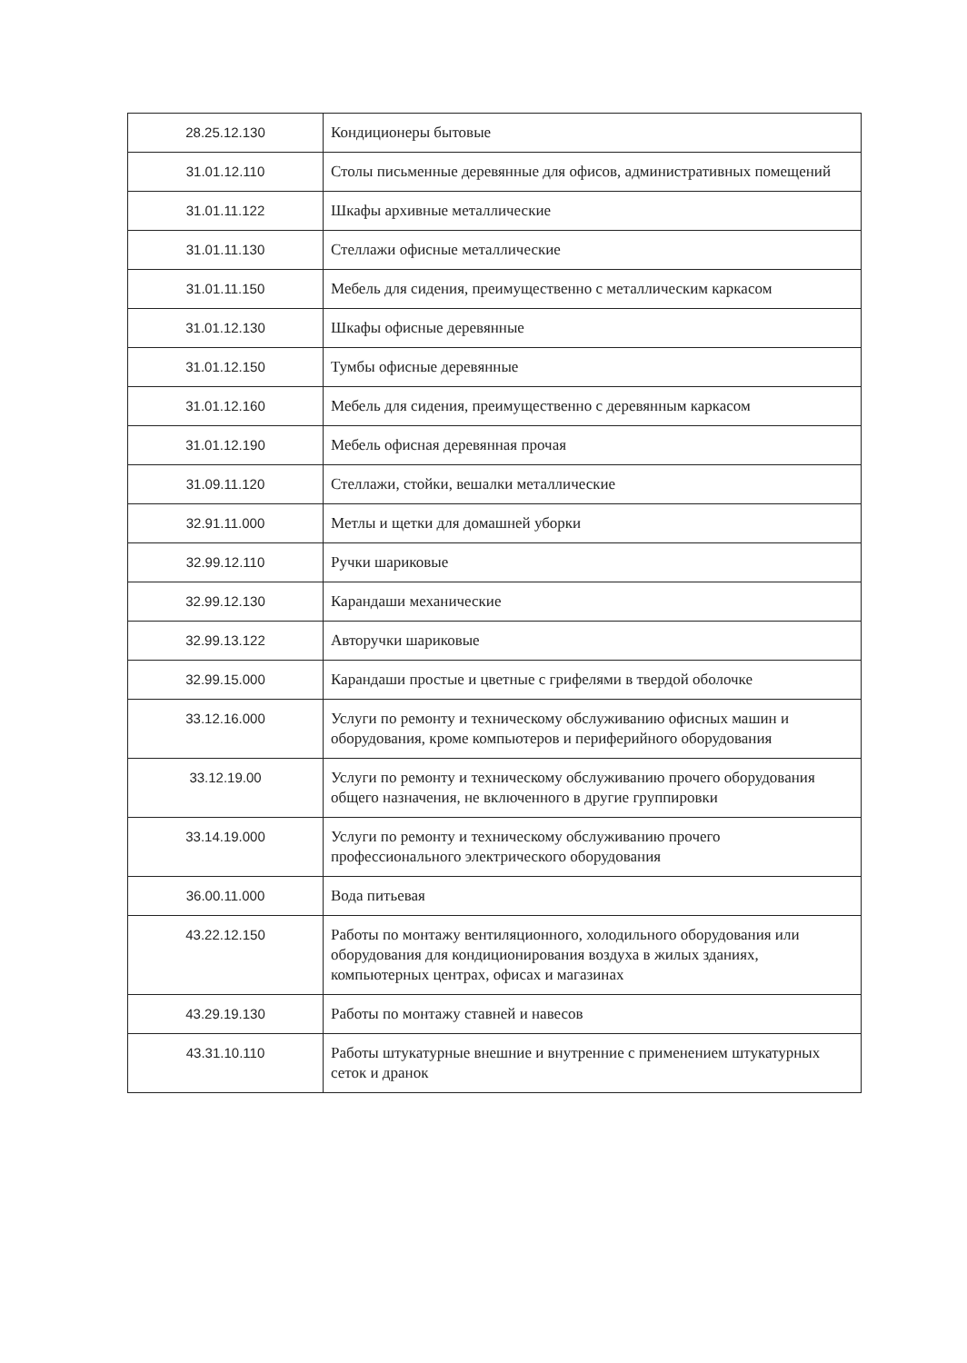| 28.25.12.130 | Кондиционеры бытовые |
| 31.01.12.110 | Столы письменные деревянные для офисов, административных помещений |
| 31.01.11.122 | Шкафы архивные металлические |
| 31.01.11.130 | Стеллажи офисные металлические |
| 31.01.11.150 | Мебель для сидения, преимущественно с металлическим каркасом |
| 31.01.12.130 | Шкафы офисные деревянные |
| 31.01.12.150 | Тумбы офисные деревянные |
| 31.01.12.160 | Мебель для сидения, преимущественно с деревянным каркасом |
| 31.01.12.190 | Мебель офисная деревянная прочая |
| 31.09.11.120 | Стеллажи, стойки, вешалки металлические |
| 32.91.11.000 | Метлы и щетки для домашней уборки |
| 32.99.12.110 | Ручки шариковые |
| 32.99.12.130 | Карандаши механические |
| 32.99.13.122 | Авторучки шариковые |
| 32.99.15.000 | Карандаши простые и цветные с грифелями в твердой оболочке |
| 33.12.16.000 | Услуги по ремонту и техническому обслуживанию офисных машин и оборудования, кроме компьютеров и периферийного оборудования |
| 33.12.19.00 | Услуги по ремонту и техническому обслуживанию прочего оборудования общего назначения, не включенного в другие группировки |
| 33.14.19.000 | Услуги по ремонту и техническому обслуживанию прочего профессионального электрического оборудования |
| 36.00.11.000 | Вода питьевая |
| 43.22.12.150 | Работы по монтажу вентиляционного, холодильного оборудования или оборудования для кондиционирования воздуха в жилых зданиях, компьютерных центрах, офисах и магазинах |
| 43.29.19.130 | Работы по монтажу ставней и навесов |
| 43.31.10.110 | Работы штукатурные внешние и внутренние с применением штукатурных сеток и дранок |